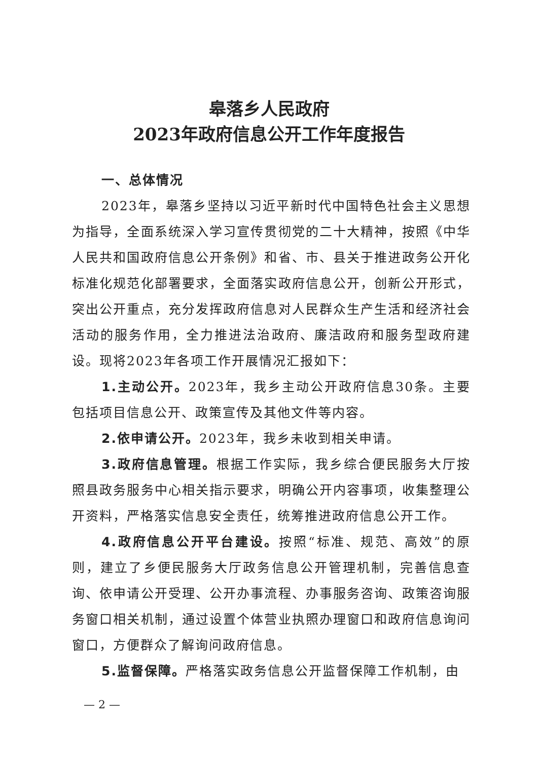皋落乡人民政府
2023年政府信息公开工作年度报告
一、总体情况
2023年，皋落乡坚持以习近平新时代中国特色社会主义思想为指导，全面系统深入学习宣传贯彻党的二十大精神，按照《中华人民共和国政府信息公开条例》和省、市、县关于推进政务公开化标准化规范化部署要求，全面落实政府信息公开，创新公开形式，突出公开重点，充分发挥政府信息对人民群众生产生活和经济社会活动的服务作用，全力推进法治政府、廉洁政府和服务型政府建设。现将2023年各项工作开展情况汇报如下：
1.主动公开。2023年，我乡主动公开政府信息30条。主要包括项目信息公开、政策宣传及其他文件等内容。
2.依申请公开。2023年，我乡未收到相关申请。
3.政府信息管理。根据工作实际，我乡综合便民服务大厅按照县政务服务中心相关指示要求，明确公开内容事项，收集整理公开资料，严格落实信息安全责任，统筹推进政府信息公开工作。
4.政府信息公开平台建设。按照“标准、规范、高效”的原则，建立了乡便民服务大厅政务信息公开管理机制，完善信息查询、依申请公开受理、公开办事流程、办事服务咨询、政策咨询服务窗口相关机制，通过设置个体营业执照办理窗口和政府信息询问窗口，方便群众了解询问政府信息。
5.监督保障。严格落实政务信息公开监督保障工作机制，由
— 2 —